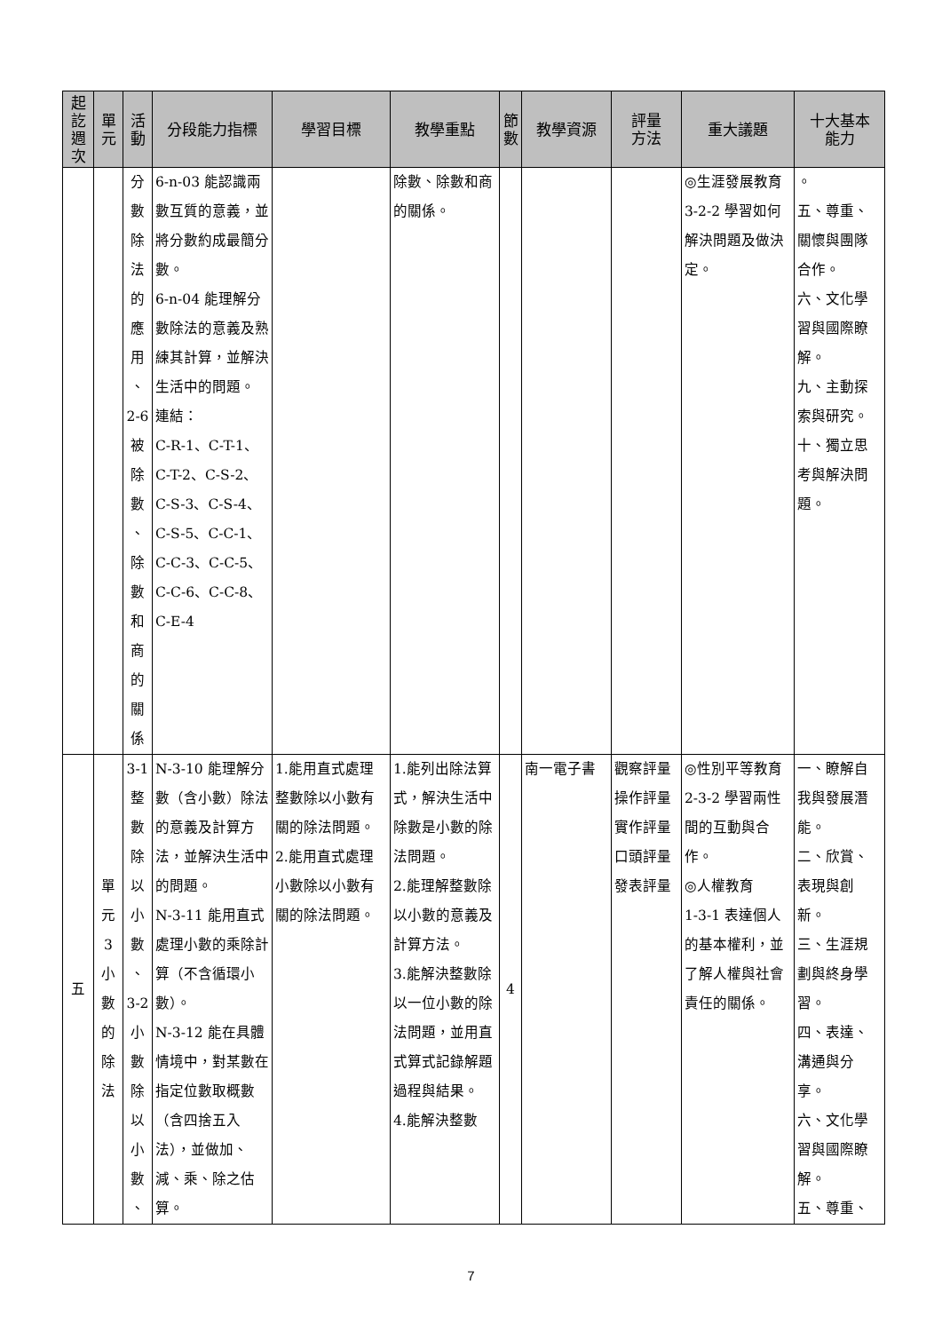| 起 訖 週 次 | 單 元 | 活 動 | 分段能力指標 | 學習目標 | 教學重點 | 節 數 | 教學資源 | 評量 方法 | 重大議題 | 十大基本 能力 |
| --- | --- | --- | --- | --- | --- | --- | --- | --- | --- | --- |
| | | 分 數 除 法 的 應 用 、 2-6 被 除 數 、 除 數 和 商 的 關 係 | 6-n-03 能認識兩數互質的意義，並將分數約成最簡分數。 6-n-04 能理解分數除法的意義及熟練其計算，並解決生活中的問題。 連結： C-R-1、C-T-1、C-T-2、C-S-2、C-S-3、C-S-4、C-S-5、C-C-1、C-C-3、C-C-5、C-C-6、C-C-8、C-E-4 | | 除數、除數和商的關係。 | | | | ◎生涯發展教育 3-2-2 學習如何解決問題及做決定。 | 。 五、尊重、關懷與團隊合作。 六、文化學習與國際瞭解。 九、主動探索與研究。 十、獨立思考與解決問題。 |
| 五 | 單 元 3 小 數 的 除 法 | 3-1 整 數 除 以 小 數 、 3-2 小 數 除 以 小 數 、 | N-3-10 能理解分數（含小數）除法的意義及計算方法，並解決生活中的問題。 N-3-11 能用直式處理小數的乘除計算（不含循環小數）。 N-3-12 能在具體情境中，對某數在指定位數取概數（含四捨五入法），並做加、減、乘、除之估算。 | 1.能用直式處理整數除以小數有關的除法問題。 2.能用直式處理小數除以小數有關的除法問題。 | 1.能列出除法算式，解決生活中除數是小數的除法問題。 2.能理解整數除以小數的意義及計算方法。 3.能解決整數除以一位小數的除法問題，並用直式算式記錄解題過程與結果。 4.能解決整數 | 4 | 南一電子書 | 觀察評量 操作評量 實作評量 口頭評量 發表評量 | ◎性別平等教育 2-3-2 學習兩性間的互動與合作。 ◎人權教育 1-3-1 表達個人的基本權利，並了解人權與社會責任的關係。 | 一、瞭解自我與發展潛能。 二、欣賞、表現與創新。 三、生涯規劃與終身學習。 四、表達、溝通與分享。 六、文化學習與國際瞭解。 五、尊重、 |
7